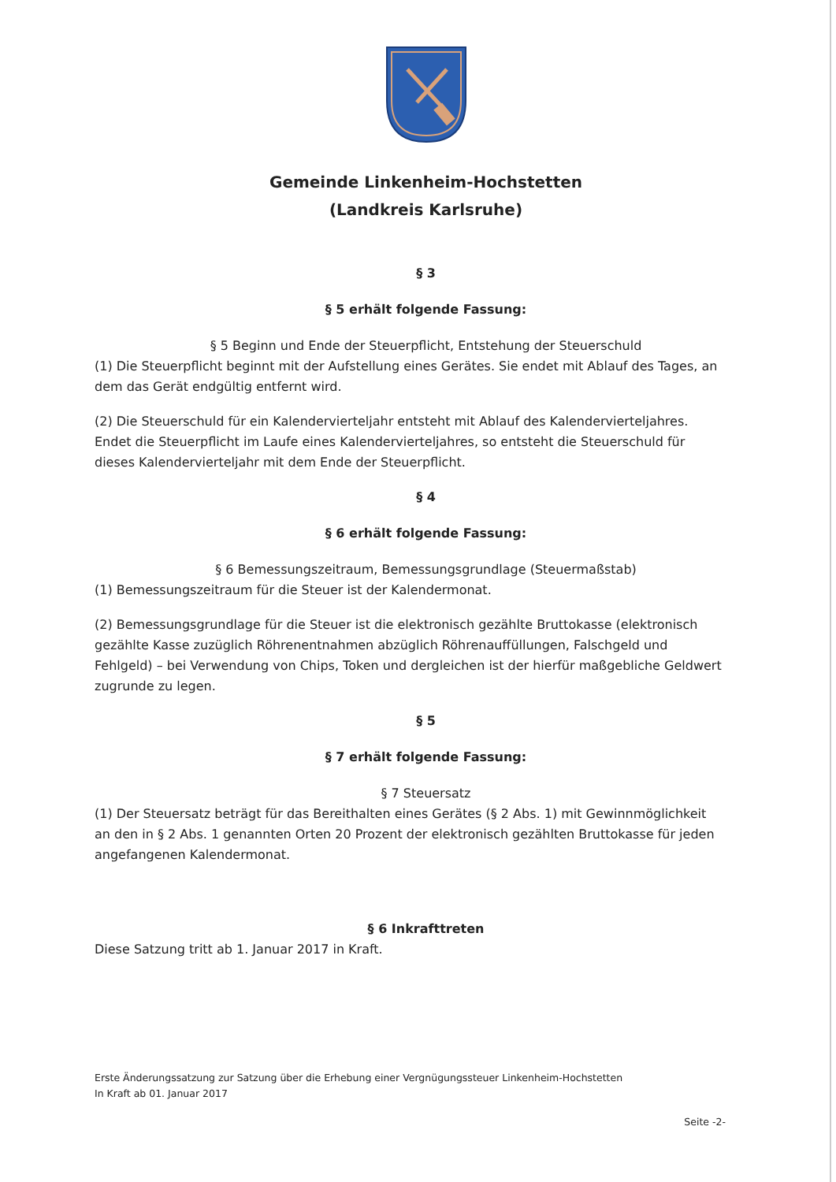Gemeinde Linkenheim-Hochstetten
(Landkreis Karlsruhe)
§ 3
§ 5 erhält folgende Fassung:
§ 5 Beginn und Ende der Steuerpflicht, Entstehung der Steuerschuld
(1) Die Steuerpflicht beginnt mit der Aufstellung eines Gerätes. Sie endet mit Ablauf des Tages, an dem das Gerät endgültig entfernt wird.
(2) Die Steuerschuld für ein Kalendervierteljahr entsteht mit Ablauf des Kalendervierteljahres. Endet die Steuerpflicht im Laufe eines Kalendervierteljahres, so entsteht die Steuerschuld für dieses Kalendervierteljahr mit dem Ende der Steuerpflicht.
§ 4
§ 6 erhält folgende Fassung:
§ 6 Bemessungszeitraum, Bemessungsgrundlage (Steuermaßstab)
(1) Bemessungszeitraum für die Steuer ist der Kalendermonat.
(2) Bemessungsgrundlage für die Steuer ist die elektronisch gezählte Bruttokasse (elektronisch gezählte Kasse zuzüglich Röhrenentnahmen abzüglich Röhrenauffüllungen, Falschgeld und Fehlgeld) – bei Verwendung von Chips, Token und dergleichen ist der hierfür maßgebliche Geldwert zugrunde zu legen.
§ 5
§ 7 erhält folgende Fassung:
§ 7 Steuersatz
(1) Der Steuersatz beträgt für das Bereithalten eines Gerätes (§ 2 Abs. 1) mit Gewinnmöglichkeit an den in § 2 Abs. 1 genannten Orten 20 Prozent der elektronisch gezählten Bruttokasse für jeden angefangenen Kalendermonat.
§ 6 Inkrafttreten
Diese Satzung tritt ab 1. Januar 2017 in Kraft.
Erste Änderungssatzung zur Satzung über die Erhebung einer Vergnügungssteuer Linkenheim-Hochstetten
In Kraft ab 01. Januar 2017
Seite -2-